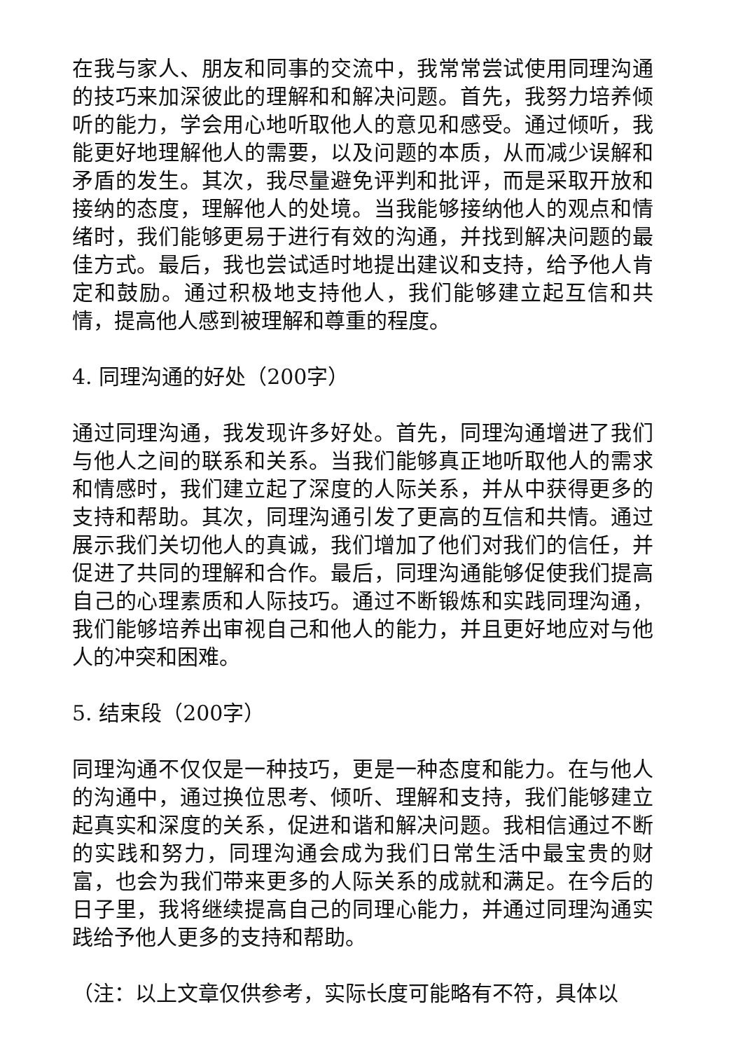在我与家人、朋友和同事的交流中，我常常尝试使用同理沟通的技巧来加深彼此的理解和和解决问题。首先，我努力培养倾听的能力，学会用心地听取他人的意见和感受。通过倾听，我能更好地理解他人的需要，以及问题的本质，从而减少误解和矛盾的发生。其次，我尽量避免评判和批评，而是采取开放和接纳的态度，理解他人的处境。当我能够接纳他人的观点和情绪时，我们能够更易于进行有效的沟通，并找到解决问题的最佳方式。最后，我也尝试适时地提出建议和支持，给予他人肯定和鼓励。通过积极地支持他人，我们能够建立起互信和共情，提高他人感到被理解和尊重的程度。
4. 同理沟通的好处（200字）
通过同理沟通，我发现许多好处。首先，同理沟通增进了我们与他人之间的联系和关系。当我们能够真正地听取他人的需求和情感时，我们建立起了深度的人际关系，并从中获得更多的支持和帮助。其次，同理沟通引发了更高的互信和共情。通过展示我们关切他人的真诚，我们增加了他们对我们的信任，并促进了共同的理解和合作。最后，同理沟通能够促使我们提高自己的心理素质和人际技巧。通过不断锻炼和实践同理沟通，我们能够培养出审视自己和他人的能力，并且更好地应对与他人的冲突和困难。
5. 结束段（200字）
同理沟通不仅仅是一种技巧，更是一种态度和能力。在与他人的沟通中，通过换位思考、倾听、理解和支持，我们能够建立起真实和深度的关系，促进和谐和解决问题。我相信通过不断的实践和努力，同理沟通会成为我们日常生活中最宝贵的财富，也会为我们带来更多的人际关系的成就和满足。在今后的日子里，我将继续提高自己的同理心能力，并通过同理沟通实践给予他人更多的支持和帮助。
（注：以上文章仅供参考，实际长度可能略有不符，具体以